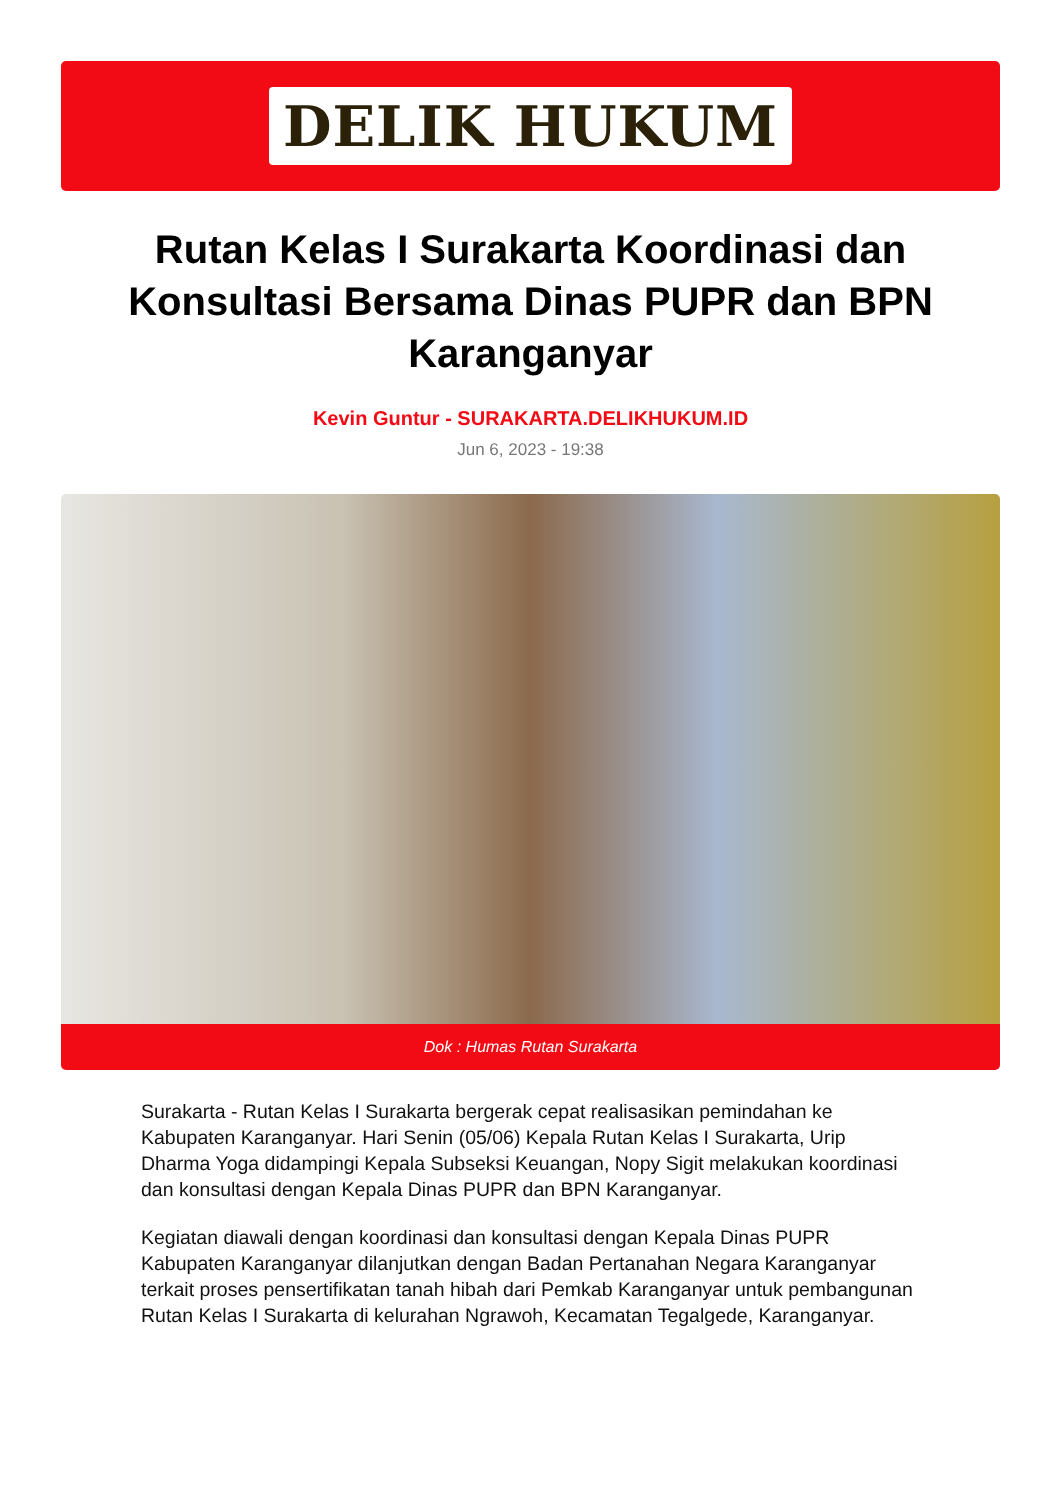DELIK HUKUM
Rutan Kelas I Surakarta Koordinasi dan Konsultasi Bersama Dinas PUPR dan BPN Karanganyar
Kevin Guntur - SURAKARTA.DELIKHUKUM.ID
Jun 6, 2023 - 19:38
Dok : Humas Rutan Surakarta
Surakarta - Rutan Kelas I Surakarta bergerak cepat realisasikan pemindahan ke Kabupaten Karanganyar. Hari Senin (05/06) Kepala Rutan Kelas I Surakarta, Urip Dharma Yoga didampingi Kepala Subseksi Keuangan, Nopy Sigit melakukan koordinasi dan konsultasi dengan Kepala Dinas PUPR dan BPN Karanganyar.
Kegiatan diawali dengan koordinasi dan konsultasi dengan Kepala Dinas PUPR Kabupaten Karanganyar dilanjutkan dengan Badan Pertanahan Negara Karanganyar terkait proses pensertifikatan tanah hibah dari Pemkab Karanganyar untuk pembangunan Rutan Kelas I Surakarta di kelurahan Ngrawoh, Kecamatan Tegalgede, Karanganyar.